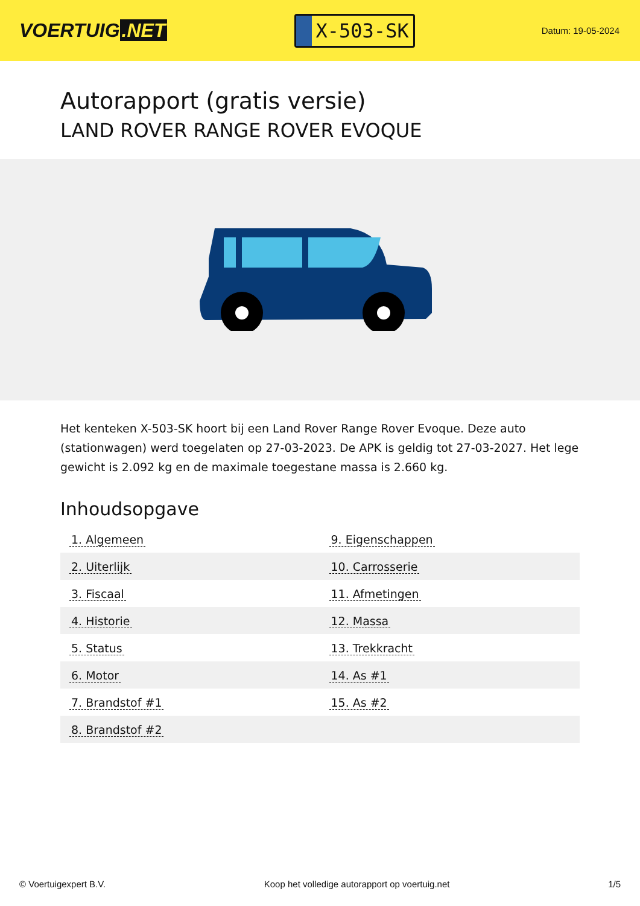VOERTUIG.NET
X-503-SK
Datum: 19-05-2024
Autorapport (gratis versie)
LAND ROVER RANGE ROVER EVOQUE
Het kenteken X-503-SK hoort bij een Land Rover Range Rover Evoque. Deze auto (stationwagen) werd toegelaten op 27-03-2023. De APK is geldig tot 27-03-2027. Het lege gewicht is 2.092 kg en de maximale toegestane massa is 2.660 kg.
Inhoudsopgave
| 1. Algemeen | 9. Eigenschappen |
| 2. Uiterlijk | 10. Carrosserie |
| 3. Fiscaal | 11. Afmetingen |
| 4. Historie | 12. Massa |
| 5. Status | 13. Trekkracht |
| 6. Motor | 14. As #1 |
| 7. Brandstof #1 | 15. As #2 |
| 8. Brandstof #2 | |
© Voertuigexpert B.V. Koop het volledige autorapport op voertuig.net 1/5